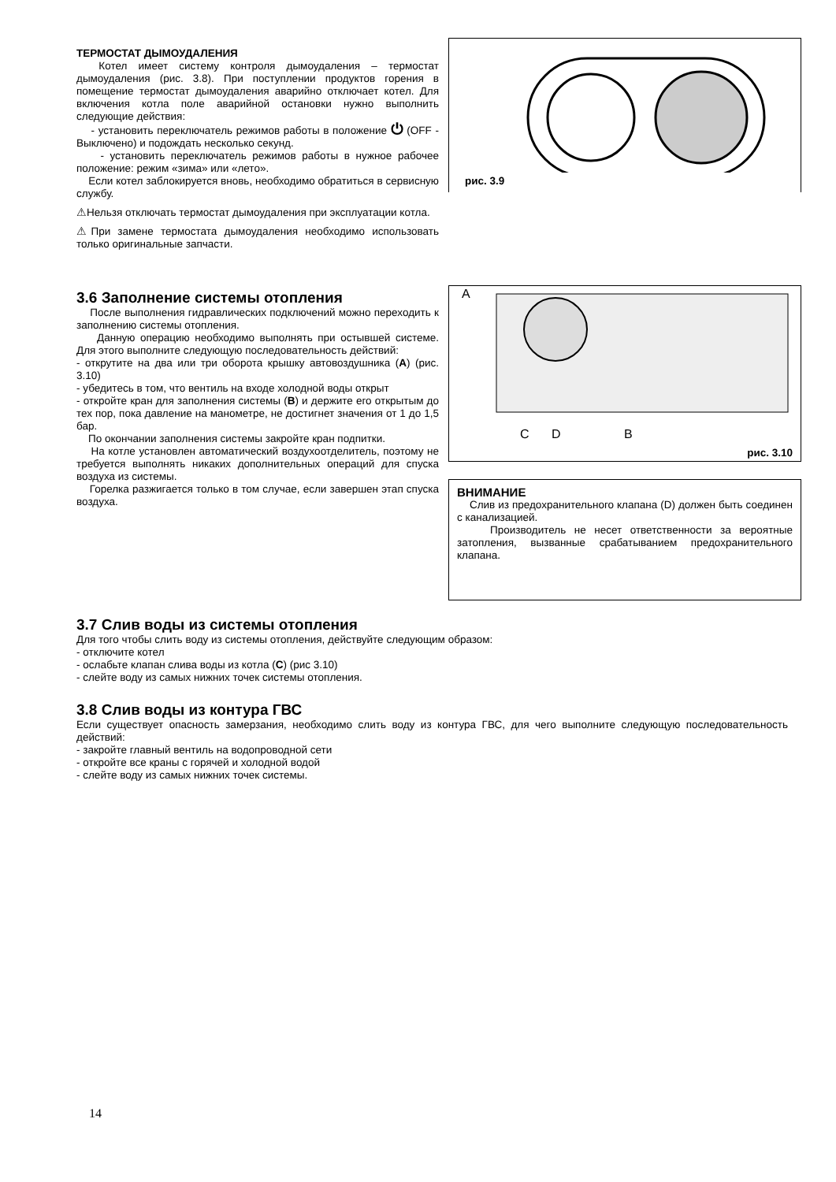ТЕРМОСТАТ ДЫМОУДАЛЕНИЯ
Котел имеет систему контроля дымоудаления – термостат дымоудаления (рис. 3.8). При поступлении продуктов горения в помещение термостат дымоудаления аварийно отключает котел. Для включения котла поле аварийной остановки нужно выполнить следующие действия:
- установить переключатель режимов работы в положение ⏻ (OFF - Выключено) и подождать несколько секунд.
- установить переключатель режимов работы в нужное рабочее положение: режим «зима» или «лето».
Если котел заблокируется вновь, необходимо обратиться в сервисную службу.
⚠Нельзя отключать термостат дымоудаления при эксплуатации котла.
⚠При замене термостата дымоудаления необходимо использовать только оригинальные запчасти.
рис. 3.9
3.6 Заполнение системы отопления
После выполнения гидравлических подключений можно переходить к заполнению системы отопления.
Данную операцию необходимо выполнять при остывшей системе. Для этого выполните следующую последовательность действий:
- открутите на два или три оборота крышку автовоздушника (A) (рис. 3.10)
- убедитесь в том, что вентиль на входе холодной воды открыт
- откройте кран для заполнения системы (B) и держите его открытым до тех пор, пока давление на манометре, не достигнет значения от 1 до 1,5 бар.
По окончании заполнения системы закройте кран подпитки.
На котле установлен автоматический воздухоотделитель, поэтому не требуется выполнять никаких дополнительных операций для спуска воздуха из системы.
Горелка разжигается только в том случае, если завершен этап спуска воздуха.
A
C D B
рис. 3.10
ВНИМАНИЕ
Слив из предохранительного клапана (D) должен быть соединен с канализацией.
Производитель не несет ответственности за вероятные затопления, вызванные срабатыванием предохранительного клапана.
3.7 Слив воды из системы отопления
Для того чтобы слить воду из системы отопления, действуйте следующим образом:
- отключите котел
- ослабьте клапан слива воды из котла (C) (рис 3.10)
- слейте воду из самых нижних точек системы отопления.
3.8 Слив воды из контура ГВС
Если существует опасность замерзания, необходимо слить воду из контура ГВС, для чего выполните следующую последовательность действий:
- закройте главный вентиль на водопроводной сети
- откройте все краны с горячей и холодной водой
- слейте воду из самых нижних точек системы.
14